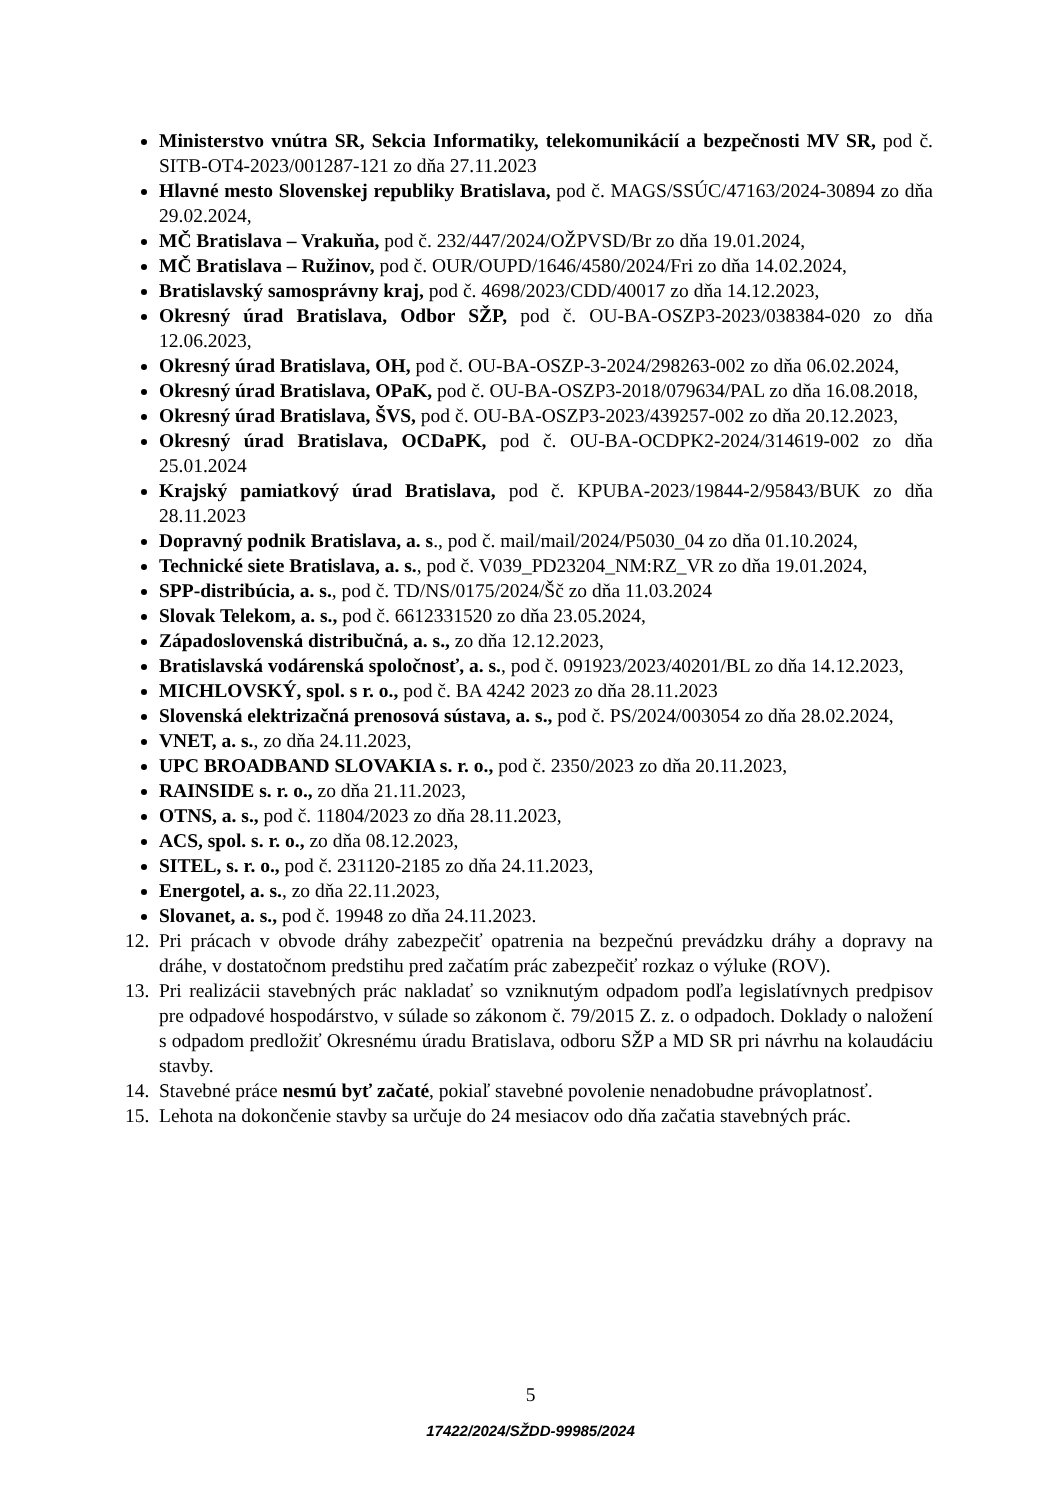Ministerstvo vnútra SR, Sekcia Informatiky, telekomunikácií a bezpečnosti MV SR, pod č. SITB-OT4-2023/001287-121 zo dňa 27.11.2023
Hlavné mesto Slovenskej republiky Bratislava, pod č. MAGS/SSÚC/47163/2024-30894 zo dňa 29.02.2024,
MČ Bratislava – Vrakuňa, pod č. 232/447/2024/OŽPVSD/Br zo dňa 19.01.2024,
MČ Bratislava – Ružinov, pod č. OUR/OUPD/1646/4580/2024/Fri zo dňa 14.02.2024,
Bratislavský samosprávny kraj, pod č. 4698/2023/CDD/40017 zo dňa 14.12.2023,
Okresný úrad Bratislava, Odbor SŽP, pod č. OU-BA-OSZP3-2023/038384-020 zo dňa 12.06.2023,
Okresný úrad Bratislava, OH, pod č. OU-BA-OSZP-3-2024/298263-002 zo dňa 06.02.2024,
Okresný úrad Bratislava, OPaK, pod č. OU-BA-OSZP3-2018/079634/PAL zo dňa 16.08.2018,
Okresný úrad Bratislava, ŠVS, pod č. OU-BA-OSZP3-2023/439257-002 zo dňa 20.12.2023,
Okresný úrad Bratislava, OCDaPK, pod č. OU-BA-OCDPK2-2024/314619-002 zo dňa 25.01.2024
Krajský pamiatkový úrad Bratislava, pod č. KPUBA-2023/19844-2/95843/BUK zo dňa 28.11.2023
Dopravný podnik Bratislava, a. s., pod č. mail/mail/2024/P5030_04 zo dňa 01.10.2024,
Technické siete Bratislava, a. s., pod č. V039_PD23204_NM:RZ_VR zo dňa 19.01.2024,
SPP-distribúcia, a. s., pod č. TD/NS/0175/2024/Šč zo dňa 11.03.2024
Slovak Telekom, a. s., pod č. 6612331520 zo dňa 23.05.2024,
Západoslovenská distribučná, a. s., zo dňa 12.12.2023,
Bratislavská vodárenská spoločnosť, a. s., pod č. 091923/2023/40201/BL zo dňa 14.12.2023,
MICHLOVSKÝ, spol. s r. o., pod č. BA 4242 2023 zo dňa 28.11.2023
Slovenská elektrizačná prenosová sústava, a. s., pod č. PS/2024/003054 zo dňa 28.02.2024,
VNET, a. s., zo dňa 24.11.2023,
UPC BROADBAND SLOVAKIA s. r. o., pod č. 2350/2023 zo dňa 20.11.2023,
RAINSIDE s. r. o., zo dňa 21.11.2023,
OTNS, a. s., pod č. 11804/2023 zo dňa 28.11.2023,
ACS, spol. s. r. o., zo dňa 08.12.2023,
SITEL, s. r. o., pod č. 231120-2185 zo dňa 24.11.2023,
Energotel, a. s., zo dňa 22.11.2023,
Slovanet, a. s., pod č. 19948 zo dňa 24.11.2023.
12. Pri prácach v obvode dráhy zabezpečiť opatrenia na bezpečnú prevádzku dráhy a dopravy na dráhe, v dostatočnom predstihu pred začatím prác zabezpečiť rozkaz o výluke (ROV).
13. Pri realizácii stavebných prác nakladať so vzniknutým odpadom podľa legislatívnych predpisov pre odpadové hospodárstvo, v súlade so zákonom č. 79/2015 Z. z. o odpadoch. Doklady o naložení s odpadom predložiť Okresnému úradu Bratislava, odboru SŽP a MD SR pri návrhu na kolaudáciu stavby.
14. Stavebné práce nesmú byť začaté, pokiaľ stavebné povolenie nenadobudne právoplatnosť.
15. Lehota na dokončenie stavby sa určuje do 24 mesiacov odo dňa začatia stavebných prác.
5
17422/2024/SŽDD-99985/2024